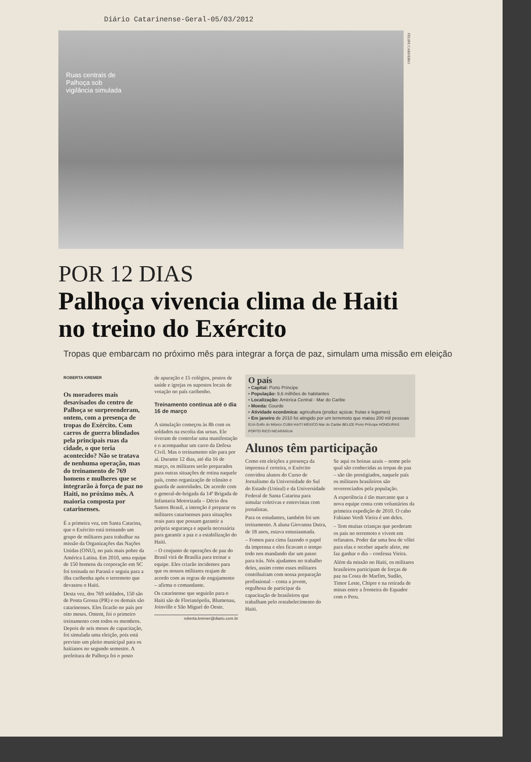Diário Catarinense-Geral-05/03/2012
Ruas centrais de Palhoça sob vigilância simulada
FELIPE CARNEIRO
POR 12 DIAS
Palhoça vivencia clima de Haiti no treino do Exército
Tropas que embarcam no próximo mês para integrar a força de paz, simulam uma missão em eleição
ROBERTA KREMER
Os moradores mais desavisados do centro de Palhoça se surpreenderam, ontem, com a presença de tropas do Exército. Com carros de guerra blindados pela principais ruas da cidade, o que teria acontecido? Não se tratava de nenhuma operação, mas do treinamento de 769 homens e mulheres que se integrarão à força de paz no Haiti, no próximo mês. A maioria composta por catarinenses.
É a primeira vez, em Santa Catarina, que o Exército está treinando um grupo de militares para trabalhar na missão da Organizações das Nações Unidas (ONU), no país mais pobre da América Latina. Em 2010, uma equipe de 150 homens da corporação em SC foi treinada no Paraná e seguiu para a ilha caribenha após o terremoto que devastou o Haiti.
Desta vez, dos 769 soldados, 150 são de Ponta Grossa (PR) e os demais são catarinenses. Eles ficarão no país por oito meses. Ontem, foi o primeiro treinamento com todos os membros. Depois de seis meses de capacitação, foi simulada uma eleição, pois está previsto um pleito municipal para os haitianos no segundo semestre. A prefeitura de Palhoça foi o posto
de apuração e 15 colégios, postos de saúde e igrejas os supostos locais de votação no país caribenho.
Treinamento continua até o dia 16 de março
A simulação começou às 8h com os soldados na escolta das urnas. Ele tiveram de controlar uma manifestação e o acompanhar um carro da Defesa Civil. Mas o treinamento não para por aí. Durante 12 dias, até dia 16 de março, os militares serão preparados para outras situações de rotina naquele país, como organização de trânsito e guarda de autoridades. De acordo com o general-de-brigada da 14ª Brigada de Infantaria Motorizada – Décio dos Santos Brasil, a intenção é preparar os militares catarinenses para situações reais para que possam garantir a própria segurança e aquela necessária para garantir a paz e a estabilização do Haiti.
– O conjunto de operações de paz do Brasil virá de Brasília para treinar a equipe. Eles criarão incidentes para que os nossos militares reajam de acordo com as regras de engajamento – afirma o comandante.
Os catarinense que seguirão para o Haiti são de Florianópolis, Blumenau, Joinville e São Miguel do Oeste.
roberta.kremer@diario.com.br
O país
• Capital: Porto Príncipe
• População: 9,6 milhões de habitantes
• Localização: América Central - Mar do Caribe
• Moeda: Gourde
• Atividade econômica: agricultura (produz açúcar, frutas e legumes)
• Em janeiro de 2010 foi atingido por um terremoto que matou 200 mil pessoas
EUA Golfo do México CUBA HAITI MÉXICO Mar do Caribe BELIZE Porto Príncipe HONDURAS PORTO RICO NICARÁGUA
Alunos têm participação
Como em eleições a presença da imprensa é certeira, o Exército convidou alunos do Curso de Jornalismo da Universidade do Sul do Estado (Unisul) e da Universidade Federal de Santa Catarina para simular coletivas e entrevistas com jornalistas.
Para os estudantes, também foi um treinamento. A aluna Giovanna Dutra, de 18 anos, estava entusiasmada.
– Fomos para cima fazendo o papel da imprensa e eles ficavam o tempo todo nos mandando dar um passo para trás. Nós ajudamos no trabalho deles, assim como esses militares contribuíram com nossa preparação profissional – conta a jovem, orgulhosa de participar da capacitação de brasileiros que trabalham pelo restabelecimento do Haiti.
Se aqui os boinas azuis – nome pelo qual são conhecidas as tropas de paz – são tão prestigiados, naquele país os militares brasileiros são reverenciados pela população.
A experiência é tão marcante que a nova equipe conta com voluntários da primeira expedição de 2010. O cabo Fabiano Verdi Vieira é um deles.
– Tem muitas crianças que perderam os pais no terremoto e vivem em orfanatos. Poder dar uma boa de vôlei para elas e receber aquele afeto, me faz ganhar o dia – confessa Vieira.
Além da missão no Haiti, os militares brasileiros participam de forças de paz na Costa do Marfim, Sudão, Timor Leste, Chipre e na retirada de minas entre a fronteira do Equador com o Peru.